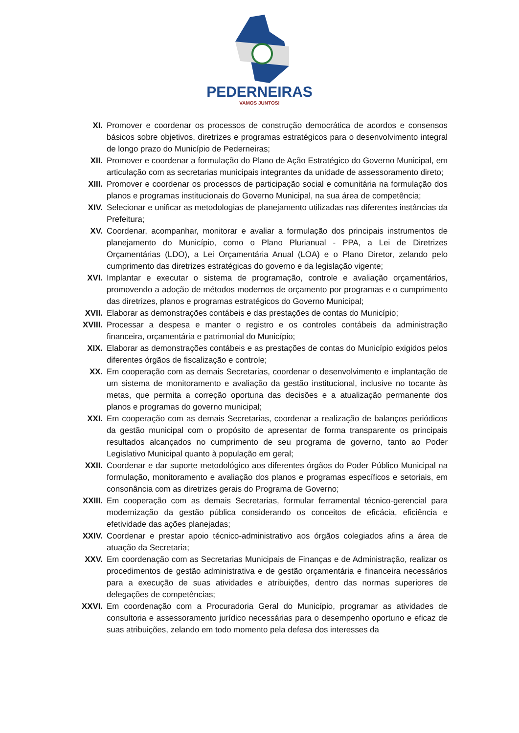PEDERNEIRAS
VAMOS JUNTOS!
XI. Promover e coordenar os processos de construção democrática de acordos e consensos básicos sobre objetivos, diretrizes e programas estratégicos para o desenvolvimento integral de longo prazo do Município de Pederneiras;
XII. Promover e coordenar a formulação do Plano de Ação Estratégico do Governo Municipal, em articulação com as secretarias municipais integrantes da unidade de assessoramento direto;
XIII.
Promover e coordenar os processos de participação social e comunitária na formulação dos planos e programas institucionais do Governo Municipal, na sua área de competência;
XIV. Selecionar e unificar as metodologias de planejamento utilizadas nas diferentes instâncias da Prefeitura;
XV. Coordenar, acompanhar, monitorar e avaliar a formulação dos principais instrumentos de planejamento do Município, como o Plano Plurianual - PPA, a Lei de Diretrizes Orçamentárias (LDO), a Lei Orçamentária Anual (LOA) e o Plano Diretor, zelando pelo cumprimento das diretrizes estratégicas do governo e da legislação vigente;
XVI. Implantar e executar o sistema de programação, controle e avaliação orçamentários, promovendo a adoção de métodos modernos de orçamento por programas e o cumprimento das diretrizes, planos e programas estratégicos do Governo Municipal;
XVII.
Elaborar as demonstrações contábeis e das prestações de contas do Município;
XVIII.
Processar a despesa e manter o registro e os controles contábeis da administração financeira, orçamentária e patrimonial do Município;
XIX. Elaborar as demonstrações contábeis e as prestações de contas do Município exigidos pelos diferentes órgãos de fiscalização e controle;
XX. Em cooperação com as demais Secretarias, coordenar o desenvolvimento e implantação de um sistema de monitoramento e avaliação da gestão institucional, inclusive no tocante às metas, que permita a correção oportuna das decisões e a atualização permanente dos planos e programas do governo municipal;
XXI. Em cooperação com as demais Secretarias, coordenar a realização de balanços periódicos da gestão municipal com o propósito de apresentar de forma transparente os principais resultados alcançados no cumprimento de seu programa de governo, tanto ao Poder Legislativo Municipal quanto à população em geral;
XXII.
Coordenar e dar suporte metodológico aos diferentes órgãos do Poder Público Municipal na formulação, monitoramento e avaliação dos planos e programas específicos e setoriais, em consonância com as diretrizes gerais do Programa de Governo;
XXIII.
Em cooperação com as demais Secretarias, formular ferramental técnico-gerencial para modernização da gestão pública considerando os conceitos de eficácia, eficiência e efetividade das ações planejadas;
XXIV.
Coordenar e prestar apoio técnico-administrativo aos órgãos colegiados afins a área de atuação da Secretaria;
XXV. Em coordenação com as Secretarias Municipais de Finanças e de Administração, realizar os procedimentos de gestão administrativa e de gestão orçamentária e financeira necessários para a execução de suas atividades e atribuições, dentro das normas superiores de delegações de competências;
XXVI.
Em coordenação com a Procuradoria Geral do Município, programar as atividades de consultoria e assessoramento jurídico necessárias para o desempenho oportuno e eficaz de suas atribuições, zelando em todo momento pela defesa dos interesses da